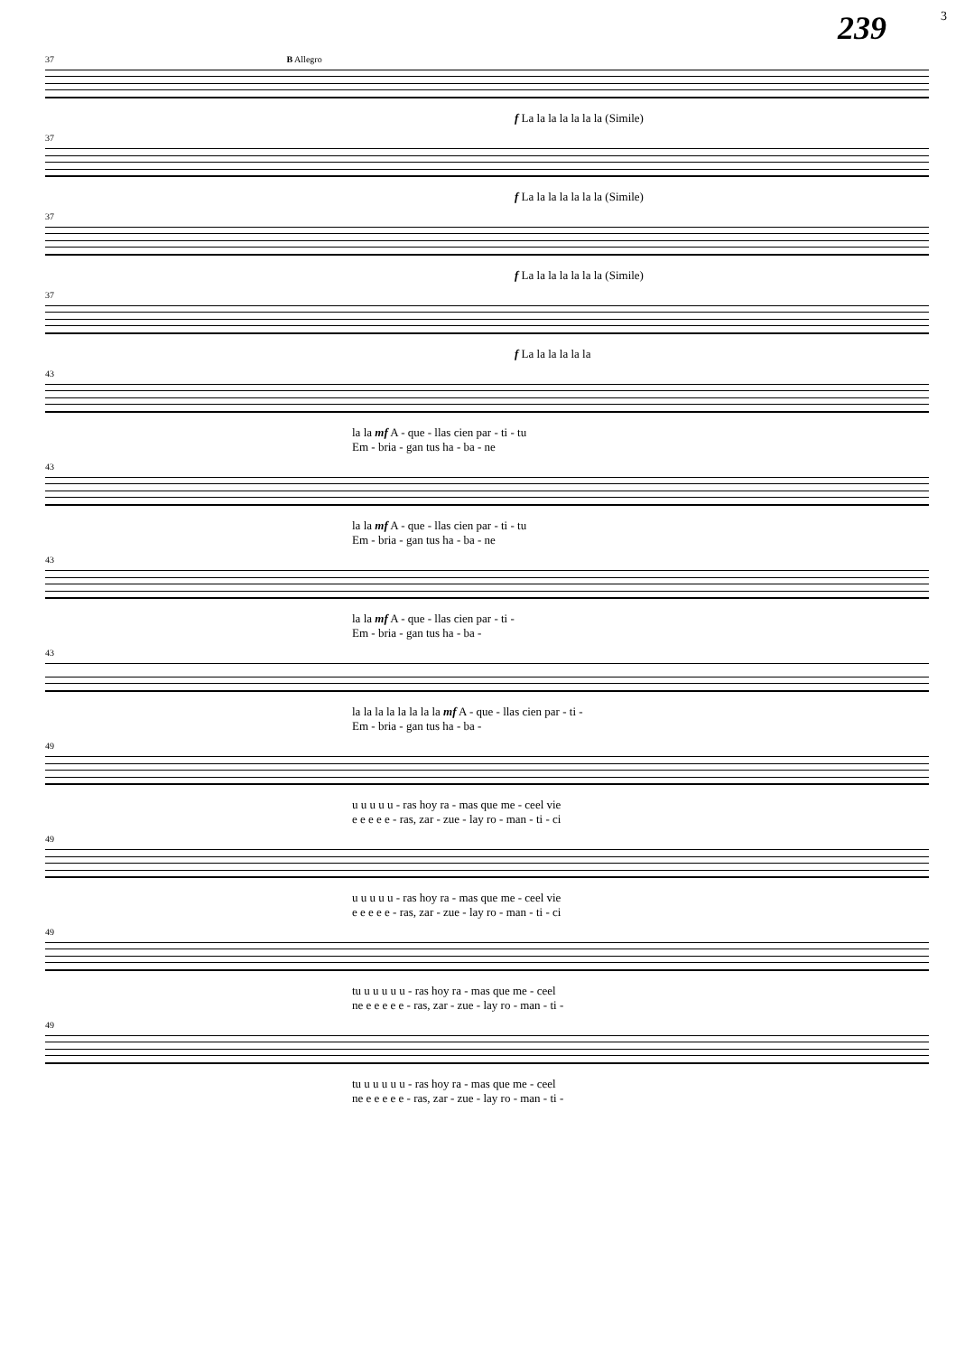239 3
37 B Allegro
f La la la la la la la (Simile)
37
f La la la la la la la (Simile)
37
f La la la la la la la (Simile)
37
f La la la la la la
43
la la mf A - que - llas cien par - ti - tu
Em - bria - gan tus ha - ba - ne
43
la la mf A - que - llas cien par - ti - tu
Em - bria - gan tus ha - ba - ne
43
la la mf A - que - llas cien par - ti -
Em - bria - gan tus ha - ba -
43
la la la la la la la la mf A - que - llas cien par - ti -
Em - bria - gan tus ha - ba -
49
u u u u u - ras hoy ra - mas que me - ceel vie
e e e e e - ras, zar - zue - lay ro - man - ti - ci
49
u u u u u - ras hoy ra - mas que me - ceel vie
e e e e e - ras, zar - zue - lay ro - man - ti - ci
49
tu u u u u u - ras hoy ra - mas que me - ceel
ne e e e e e - ras, zar - zue - lay ro - man - ti -
49
tu u u u u u - ras hoy ra - mas que me - ceel
ne e e e e e - ras, zar - zue - lay ro - man - ti -